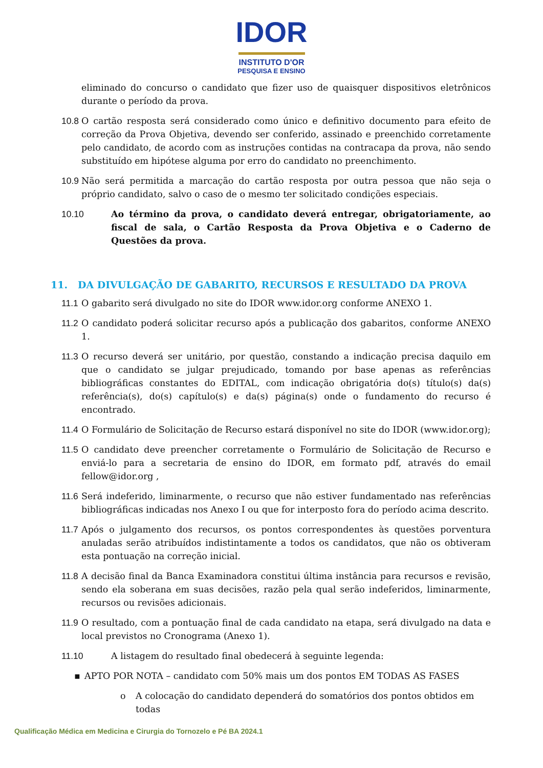IDOR
INSTITUTO D'OR
PESQUISA E ENSINO
eliminado do concurso o candidato que fizer uso de quaisquer dispositivos eletrônicos durante o período da prova.
10.8 O cartão resposta será considerado como único e definitivo documento para efeito de correção da Prova Objetiva, devendo ser conferido, assinado e preenchido corretamente pelo candidato, de acordo com as instruções contidas na contracapa da prova, não sendo substituído em hipótese alguma por erro do candidato no preenchimento.
10.9 Não será permitida a marcação do cartão resposta por outra pessoa que não seja o próprio candidato, salvo o caso de o mesmo ter solicitado condições especiais.
10.10 Ao término da prova, o candidato deverá entregar, obrigatoriamente, ao fiscal de sala, o Cartão Resposta da Prova Objetiva e o Caderno de Questões da prova.
11. DA DIVULGAÇÃO DE GABARITO, RECURSOS E RESULTADO DA PROVA
11.1 O gabarito será divulgado no site do IDOR www.idor.org conforme ANEXO 1.
11.2 O candidato poderá solicitar recurso após a publicação dos gabaritos, conforme ANEXO 1.
11.3 O recurso deverá ser unitário, por questão, constando a indicação precisa daquilo em que o candidato se julgar prejudicado, tomando por base apenas as referências bibliográficas constantes do EDITAL, com indicação obrigatória do(s) título(s) da(s) referência(s), do(s) capítulo(s) e da(s) página(s) onde o fundamento do recurso é encontrado.
11.4 O Formulário de Solicitação de Recurso estará disponível no site do IDOR (www.idor.org);
11.5 O candidato deve preencher corretamente o Formulário de Solicitação de Recurso e enviá-lo para a secretaria de ensino do IDOR, em formato pdf, através do email fellow@idor.org ,
11.6 Será indeferido, liminarmente, o recurso que não estiver fundamentado nas referências bibliográficas indicadas nos Anexo I ou que for interposto fora do período acima descrito.
11.7 Após o julgamento dos recursos, os pontos correspondentes às questões porventura anuladas serão atribuídos indistintamente a todos os candidatos, que não os obtiveram esta pontuação na correção inicial.
11.8 A decisão final da Banca Examinadora constitui última instância para recursos e revisão, sendo ela soberana em suas decisões, razão pela qual serão indeferidos, liminarmente, recursos ou revisões adicionais.
11.9 O resultado, com a pontuação final de cada candidato na etapa, será divulgado na data e local previstos no Cronograma (Anexo 1).
11.10 A listagem do resultado final obedecerá à seguinte legenda:
▪ APTO POR NOTA – candidato com 50% mais um dos pontos EM TODAS AS FASES
o A colocação do candidato dependerá do somatórios dos pontos obtidos em todas
Qualificação Médica em Medicina e Cirurgia do Tornozelo e Pé BA 2024.1